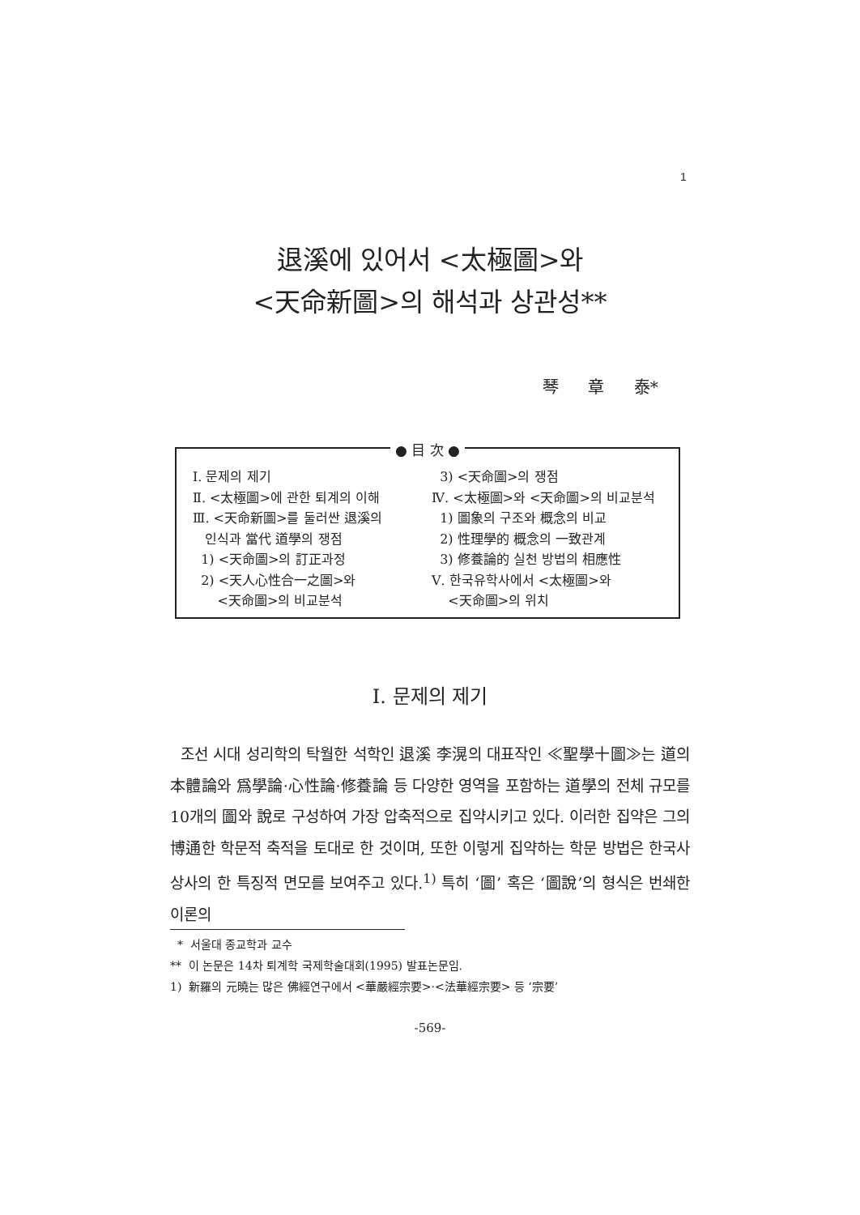1
退溪에 있어서 <太極圖>와
<天命新圖>의 해석과 상관성**
琴 章 泰*
● 目 次 ●
Ⅰ. 문제의 제기
Ⅱ. <太極圖>에 관한 퇴계의 이해
Ⅲ. <天命新圖>를 둘러싼 退溪의
인식과 當代 道學의 쟁점
1) <天命圖>의 訂正과정
2) <天人心性合一之圖>와
<天命圖>의 비교분석
3) <天命圖>의 쟁점
Ⅳ. <太極圖>와 <天命圖>의 비교분석
1) 圖象의 구조와 概念의 비교
2) 性理學的 概念의 一致관계
3) 修養論的 실천 방법의 相應性
Ⅴ. 한국유학사에서 <太極圖>와
<天命圖>의 위치
Ⅰ. 문제의 제기
조선 시대 성리학의 탁월한 석학인 退溪 李滉의 대표작인 ≪聖學十圖≫는 道의 本體論와 爲學論·心性論·修養論 등 다양한 영역을 포함하는 道學의 전체 규모를 10개의 圖와 說로 구성하여 가장 압축적으로 집약시키고 있다. 이러한 집약은 그의 博通한 학문적 축적을 토대로 한 것이며, 또한 이렇게 집약하는 학문 방법은 한국사상사의 한 특징적 면모를 보여주고 있다.<sup>1)</sup> 특히 ‘圖’ 혹은 ‘圖說’의 형식은 번쇄한 이론의
* 서울대 종교학과 교수
** 이 논문은 14차 퇴계학 국제학술대회(1995) 발표논문임.
1) 新羅의 元曉는 많은 佛經연구에서 <華嚴經宗要>·<法華經宗要> 등 ‘宗要’
-569-